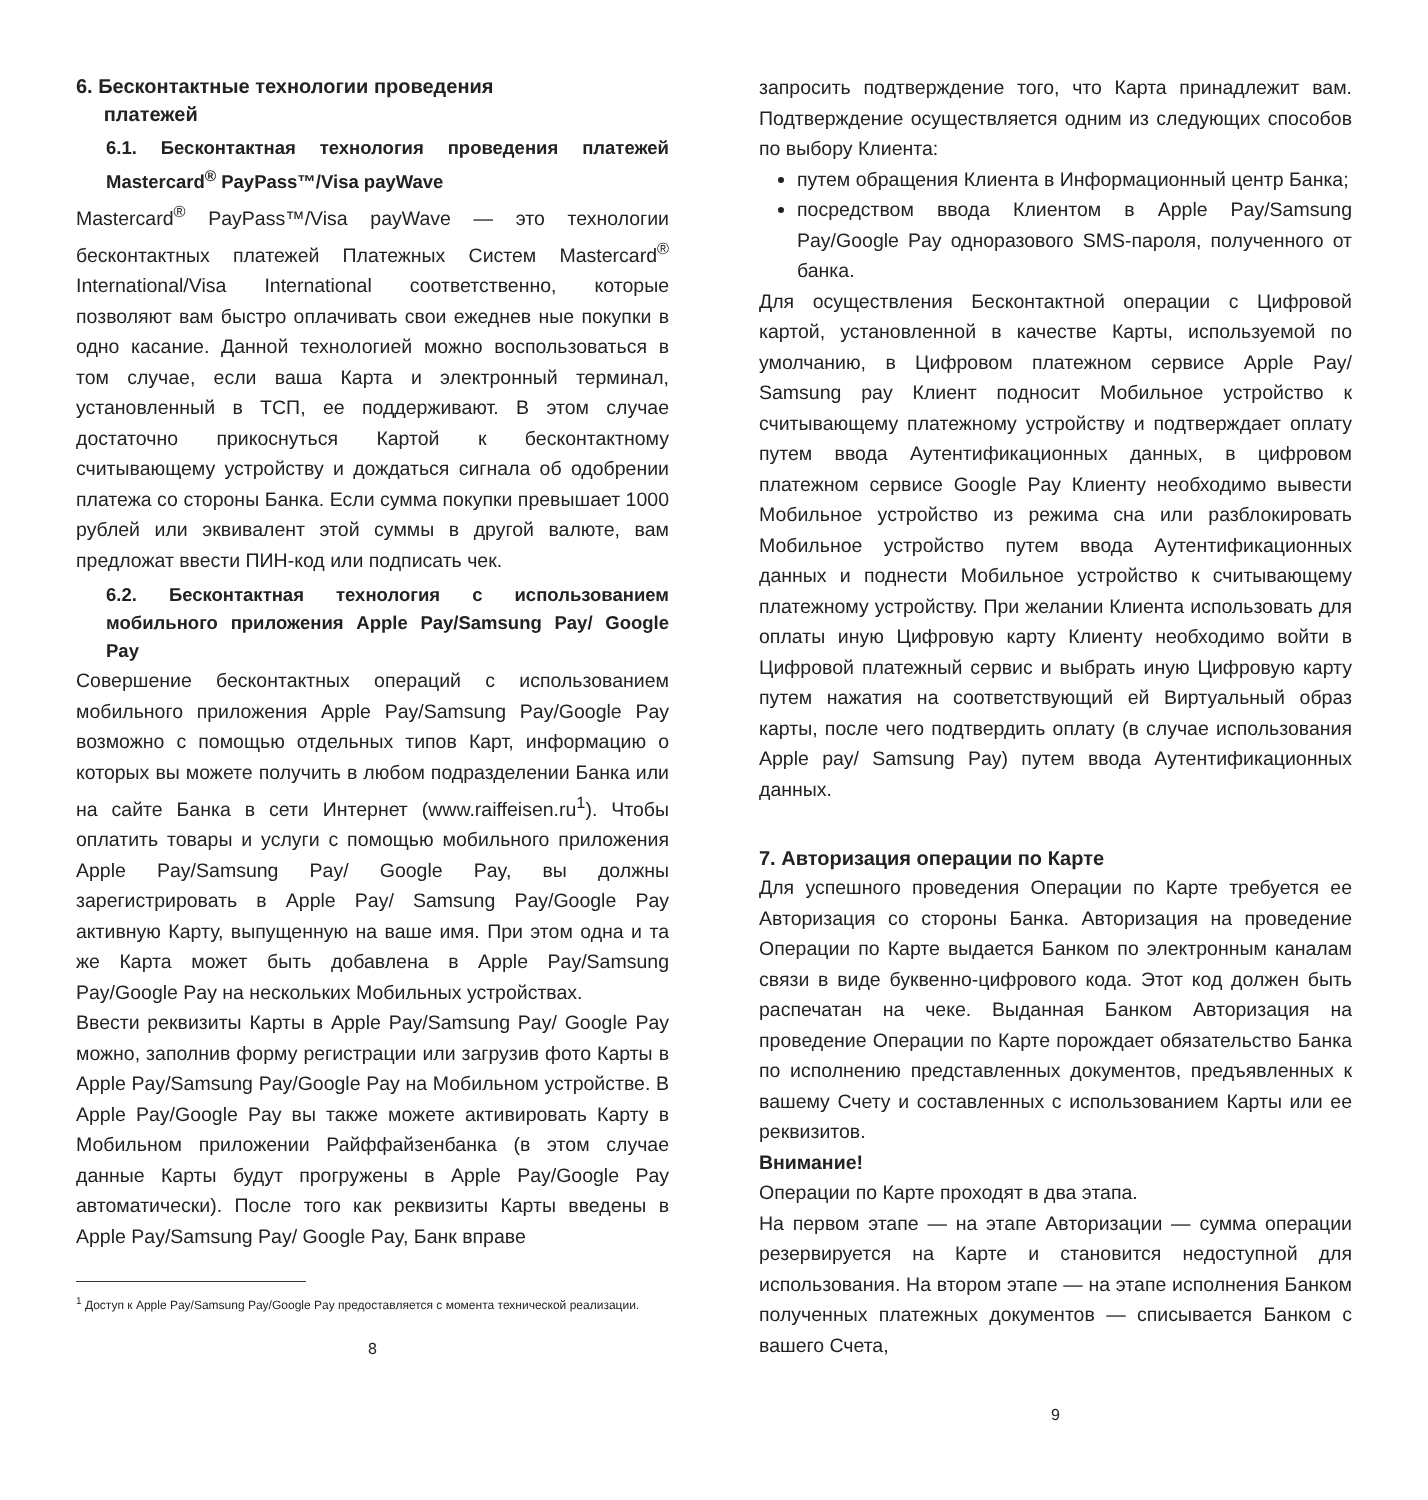6. Бесконтактные технологии проведения
платежей
6.1. Бесконтактная технология проведения платежей Mastercard<sup>®</sup> PayPass™/Visa payWave
Mastercard<sup>®</sup> PayPass™/Visa payWave — это технологии бесконтактных платежей Платежных Систем Mastercard<sup>®</sup> International/Visa International соответственно, которые позволяют вам быстро оплачивать свои ежеднев ные покупки в одно касание. Данной технологией можно воспользоваться в том случае, если ваша Карта и электронный терминал, установленный в ТСП, ее поддерживают. В этом случае достаточно прикоснуться Картой к бесконтактному считывающему устройству и дождаться сигнала об одобрении платежа со стороны Банка. Если сумма покупки превышает 1000 рублей или эквивалент этой суммы в другой валюте, вам предложат ввести ПИН-код или подписать чек.
6.2. Бесконтактная технология с использованием мобильного приложения Apple Pay/Samsung Pay/ Google Pay
Совершение бесконтактных операций с использованием мобильного приложения Apple Pay/Samsung Pay/Google Pay возможно с помощью отдельных типов Карт, информацию о которых вы можете получить в любом подразделении Банка или на сайте Банка в сети Интернет (www.raiffeisen.ru<sup>1</sup>). Чтобы оплатить товары и услуги с помощью мобильного приложения Apple Pay/Samsung Pay/ Google Pay, вы должны зарегистрировать в Apple Pay/ Samsung Pay/Google Pay активную Карту, выпущенную на ваше имя. При этом одна и та же Карта может быть добавлена в Apple Pay/Samsung Pay/Google Pay на нескольких Мобильных устройствах.
Ввести реквизиты Карты в Apple Pay/Samsung Pay/ Google Pay можно, заполнив форму регистрации или загрузив фото Карты в Apple Pay/Samsung Pay/Google Pay на Мобильном устройстве. В Apple Pay/Google Pay вы также можете активировать Карту в Мобильном приложении Райффайзенбанка (в этом случае данные Карты будут прогружены в Apple Pay/Google Pay автоматически). После того как реквизиты Карты введены в Apple Pay/Samsung Pay/ Google Pay, Банк вправе
<sup>1</sup> Доступ к Apple Pay/Samsung Pay/Google Pay предоставляется с момента технической реализации.
8
запросить подтверждение того, что Карта принадлежит вам. Подтверждение осуществляется одним из следующих способов по выбору Клиента:
путем обращения Клиента в Информационный центр Банка;
посредством ввода Клиентом в Apple Pay/Samsung Pay/Google Pay одноразового SMS-пароля, полученного от банка.
Для осуществления Бесконтактной операции с Цифровой картой, установленной в качестве Карты, используемой по умолчанию, в Цифровом платежном сервисе Apple Pay/ Samsung pay Клиент подносит Мобильное устройство к считывающему платежному устройству и подтверждает оплату путем ввода Аутентификационных данных, в цифровом платежном сервисе Google Pay Клиенту необходимо вывести Мобильное устройство из режима сна или разблокировать Мобильное устройство путем ввода Аутентификационных данных и поднести Мобильное устройство к считывающему платежному устройству. При желании Клиента использовать для оплаты иную Цифровую карту Клиенту необходимо войти в Цифровой платежный сервис и выбрать иную Цифровую карту путем нажатия на соответствующий ей Виртуальный образ карты, после чего подтвердить оплату (в случае использования Apple pay/ Samsung Pay) путем ввода Аутентификационных данных.
7. Авторизация операции по Карте
Для успешного проведения Операции по Карте требуется ее Авторизация со стороны Банка. Авторизация на проведение Операции по Карте выдается Банком по электронным каналам связи в виде буквенно-цифрового кода. Этот код должен быть распечатан на чеке. Выданная Банком Авторизация на проведение Операции по Карте порождает обязательство Банка по исполнению представленных документов, предъявленных к вашему Счету и составленных с использованием Карты или ее реквизитов.
Внимание!
Операции по Карте проходят в два этапа.
На первом этапе — на этапе Авторизации — сумма операции резервируется на Карте и становится недоступной для использования. На втором этапе — на этапе исполнения Банком полученных платежных документов — списывается Банком с вашего Счета,
9